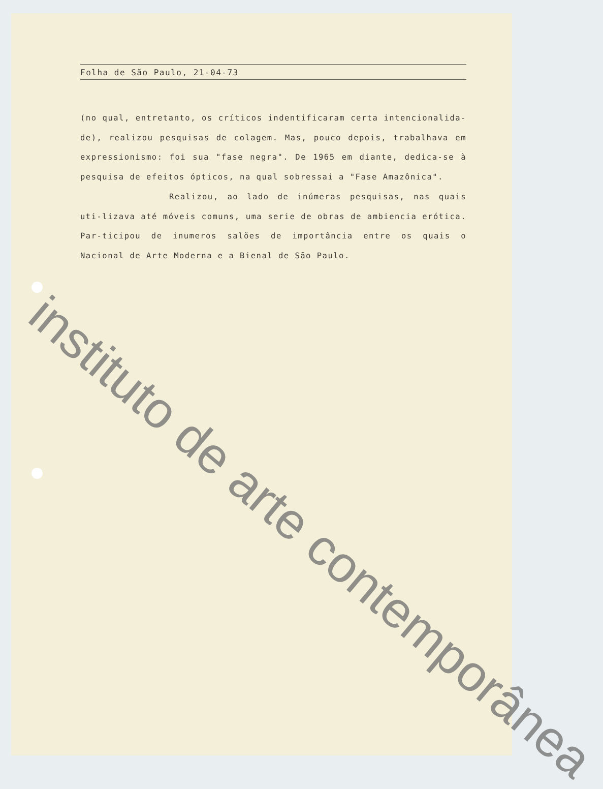Folha de São Paulo, 21-04-73
(no qual, entretanto, os críticos indentificaram certa intencionalida-de), realizou pesquisas de colagem. Mas, pouco depois, trabalhava em expressionismo: foi sua "fase negra". De 1965 em diante, dedica-se à pesquisa de efeitos ópticos, na qual sobressai a "Fase Amazônica".
Realizou, ao lado de inúmeras pesquisas, nas quais uti-lizava até móveis comuns, uma serie de obras de ambiencia erótica. Par-ticipou de inumeros salões de importância entre os quais o Nacional de Arte Moderna e a Bienal de São Paulo.
instituto de arte contemporânea